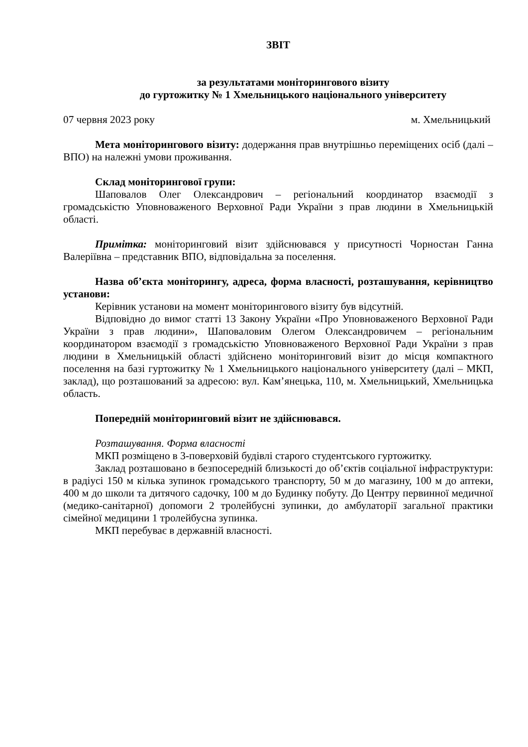ЗВІТ
за результатами моніторингового візиту
до гуртожитку № 1 Хмельницького національного університету
07 червня 2023 року м. Хмельницький
Мета моніторингового візиту: додержання прав внутрішньо переміщених осіб (далі – ВПО) на належні умови проживання.
Склад моніторингової групи:
Шаповалов Олег Олександрович – регіональний координатор взаємодії з громадськістю Уповноваженого Верховної Ради України з прав людини в Хмельницькій області.
Примітка: моніторинговий візит здійснювався у присутності Чорностан Ганна Валеріївна – представник ВПО, відповідальна за поселення.
Назва об’єкта моніторингу, адреса, форма власності, розташування, керівництво установи:
Керівник установи на момент моніторингового візиту був відсутній.
Відповідно до вимог статті 13 Закону України «Про Уповноваженого Верховної Ради України з прав людини», Шаповаловим Олегом Олександровичем – регіональним координатором взаємодії з громадськістю Уповноваженого Верховної Ради України з прав людини в Хмельницькій області здійснено моніторинговий візит до місця компактного поселення на базі гуртожитку № 1 Хмельницького національного університету (далі – МКП, заклад), що розташований за адресою: вул. Кам’янецька, 110, м. Хмельницький, Хмельницька область.
Попередній моніторинговий візит не здійснювався.
Розташування. Форма власності
МКП розміщено в 3-поверховій будівлі старого студентського гуртожитку.
Заклад розташовано в безпосередній близькості до об’єктів соціальної інфраструктури: в радіусі 150 м кілька зупинок громадського транспорту, 50 м до магазину, 100 м до аптеки, 400 м до школи та дитячого садочку, 100 м до Будинку побуту. До Центру первинної медичної (медико-санітарної) допомоги 2 тролейбусні зупинки, до амбулаторії загальної практики сімейної медицини 1 тролейбусна зупинка.
МКП перебуває в державній власності.